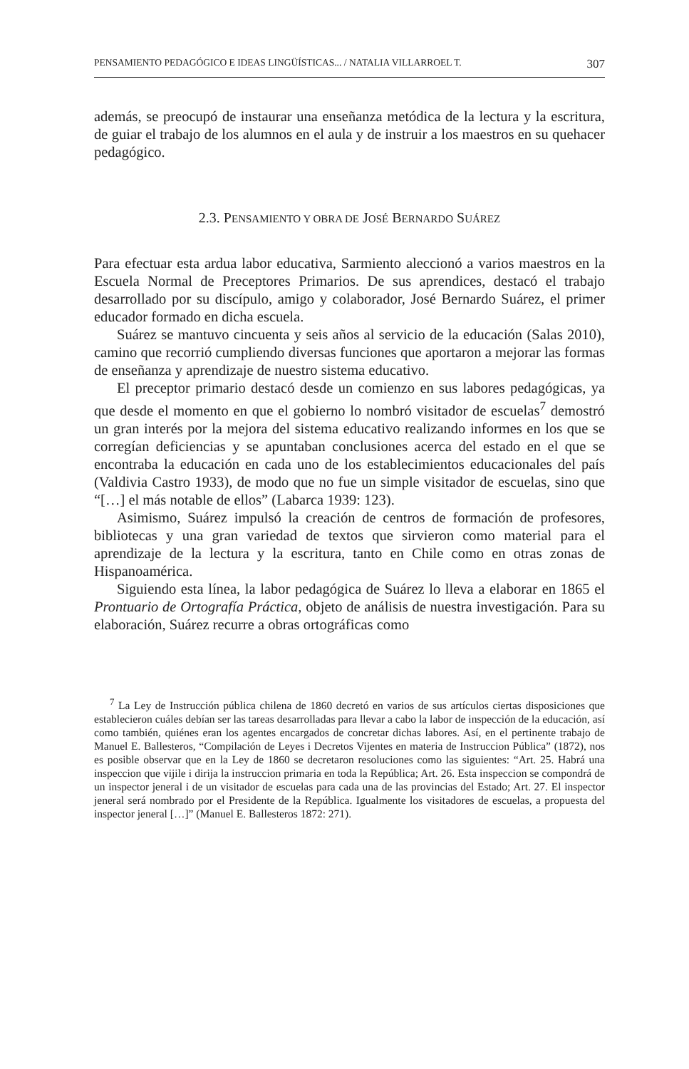PENSAMIENTO PEDAGÓGICO E IDEAS LINGÜÍSTICAS... / NATALIA VILLARROEL T. 307
además, se preocupó de instaurar una enseñanza metódica de la lectura y la escritura, de guiar el trabajo de los alumnos en el aula y de instruir a los maestros en su quehacer pedagógico.
2.3. PENSAMIENTO Y OBRA DE JOSÉ BERNARDO SUÁREZ
Para efectuar esta ardua labor educativa, Sarmiento aleccionó a varios maestros en la Escuela Normal de Preceptores Primarios. De sus aprendices, destacó el trabajo desarrollado por su discípulo, amigo y colaborador, José Bernardo Suárez, el primer educador formado en dicha escuela.
Suárez se mantuvo cincuenta y seis años al servicio de la educación (Salas 2010), camino que recorrió cumpliendo diversas funciones que aportaron a mejorar las formas de enseñanza y aprendizaje de nuestro sistema educativo.
El preceptor primario destacó desde un comienzo en sus labores pedagógicas, ya que desde el momento en que el gobierno lo nombró visitador de escuelas<sup>7</sup> demostró un gran interés por la mejora del sistema educativo realizando informes en los que se corregían deficiencias y se apuntaban conclusiones acerca del estado en el que se encontraba la educación en cada uno de los establecimientos educacionales del país (Valdivia Castro 1933), de modo que no fue un simple visitador de escuelas, sino que “[…] el más notable de ellos” (Labarca 1939: 123).
Asimismo, Suárez impulsó la creación de centros de formación de profesores, bibliotecas y una gran variedad de textos que sirvieron como material para el aprendizaje de la lectura y la escritura, tanto en Chile como en otras zonas de Hispanoamérica.
Siguiendo esta línea, la labor pedagógica de Suárez lo lleva a elaborar en 1865 el Prontuario de Ortografía Práctica, objeto de análisis de nuestra investigación. Para su elaboración, Suárez recurre a obras ortográficas como
<sup>7</sup> La Ley de Instrucción pública chilena de 1860 decretó en varios de sus artículos ciertas disposiciones que establecieron cuáles debían ser las tareas desarrolladas para llevar a cabo la labor de inspección de la educación, así como también, quiénes eran los agentes encargados de concretar dichas labores. Así, en el pertinente trabajo de Manuel E. Ballesteros, “Compilación de Leyes i Decretos Vijentes en materia de Instruccion Pública” (1872), nos es posible observar que en la Ley de 1860 se decretaron resoluciones como las siguientes: “Art. 25. Habrá una inspeccion que vijile i dirija la instruccion primaria en toda la República; Art. 26. Esta inspeccion se compondrá de un inspector jeneral i de un visitador de escuelas para cada una de las provincias del Estado; Art. 27. El inspector jeneral será nombrado por el Presidente de la República. Igualmente los visitadores de escuelas, a propuesta del inspector jeneral […]” (Manuel E. Ballesteros 1872: 271).